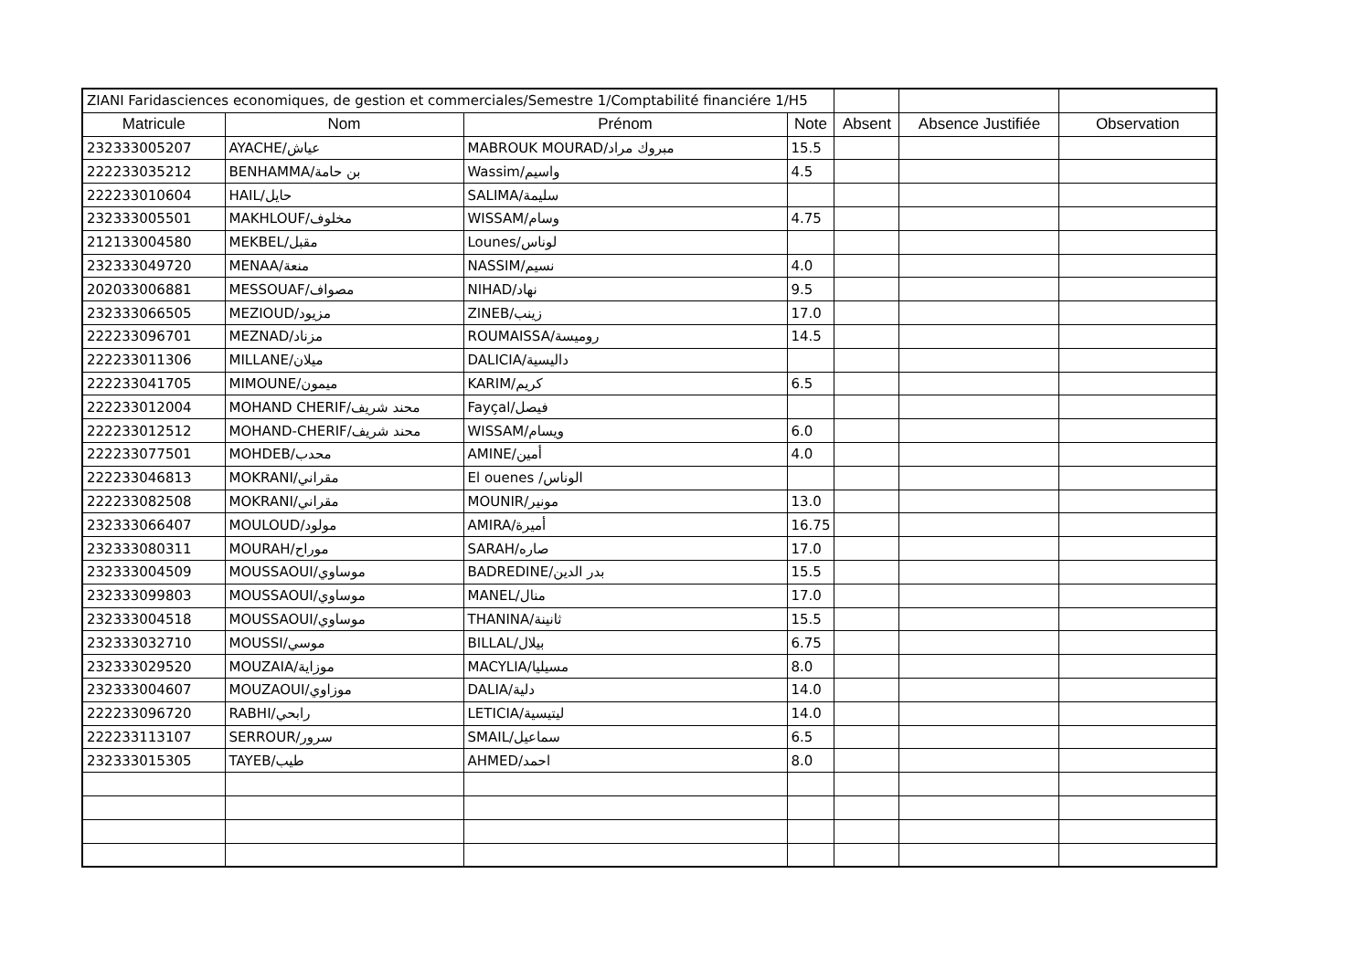| ZIANI Faridasciences economiques, de gestion et commerciales/Semestre 1/Comptabilité financiére 1/H5 | | | | | | |
| Matricule | Nom | Prénom | Note | Absent | Absence Justifiée | Observation |
| 232333005207 | AYACHE/عياش | MABROUK MOURAD/مبروك مراد | 15.5 | | | |
| 222233035212 | BENHAMMA/بن حامة | Wassim/واسيم | 4.5 | | | |
| 222233010604 | HAIL/حايل | SALIMA/سليمة | | | | |
| 232333005501 | MAKHLOUF/مخلوف | WISSAM/وسام | 4.75 | | | |
| 212133004580 | MEKBEL/مقبل | Lounes/لوناس | | | | |
| 232333049720 | MENAA/منعة | NASSIM/نسيم | 4.0 | | | |
| 202033006881 | MESSOUAF/مصواف | NIHAD/نهاد | 9.5 | | | |
| 232333066505 | MEZIOUD/مزيود | ZINEB/زينب | 17.0 | | | |
| 222233096701 | MEZNAD/مزناد | ROUMAISSA/روميسة | 14.5 | | | |
| 222233011306 | MILLANE/ميلان | DALICIA/داليسية | | | | |
| 222233041705 | MIMOUNE/ميمون | KARIM/كريم | 6.5 | | | |
| 222233012004 | MOHAND CHERIF/محند شريف | Fayçal/فيصل | | | | |
| 222233012512 | MOHAND-CHERIF/محند شريف | WISSAM/ويسام | 6.0 | | | |
| 222233077501 | MOHDEB/محدب | AMINE/أمين | 4.0 | | | |
| 222233046813 | MOKRANI/مقراني | El ouenes /الوناس | | | | |
| 222233082508 | MOKRANI/مقراني | MOUNIR/مونير | 13.0 | | | |
| 232333066407 | MOULOUD/مولود | AMIRA/أميرة | 16.75 | | | |
| 232333080311 | MOURAH/موراح | SARAH/صاره | 17.0 | | | |
| 232333004509 | MOUSSAOUI/موساوي | BADREDINE/بدر الدين | 15.5 | | | |
| 232333099803 | MOUSSAOUI/موساوي | MANEL/منال | 17.0 | | | |
| 232333004518 | MOUSSAOUI/موساوي | THANINA/ثانينة | 15.5 | | | |
| 232333032710 | MOUSSI/موسي | BILLAL/بيلال | 6.75 | | | |
| 232333029520 | MOUZAIA/موزاية | MACYLIA/مسيليا | 8.0 | | | |
| 232333004607 | MOUZAOUI/موزاوي | DALIA/دلية | 14.0 | | | |
| 222233096720 | RABHI/رابحي | LETICIA/ليتيسية | 14.0 | | | |
| 222233113107 | SERROUR/سرور | SMAIL/سماعيل | 6.5 | | | |
| 232333015305 | TAYEB/طيب | AHMED/احمد | 8.0 | | | |